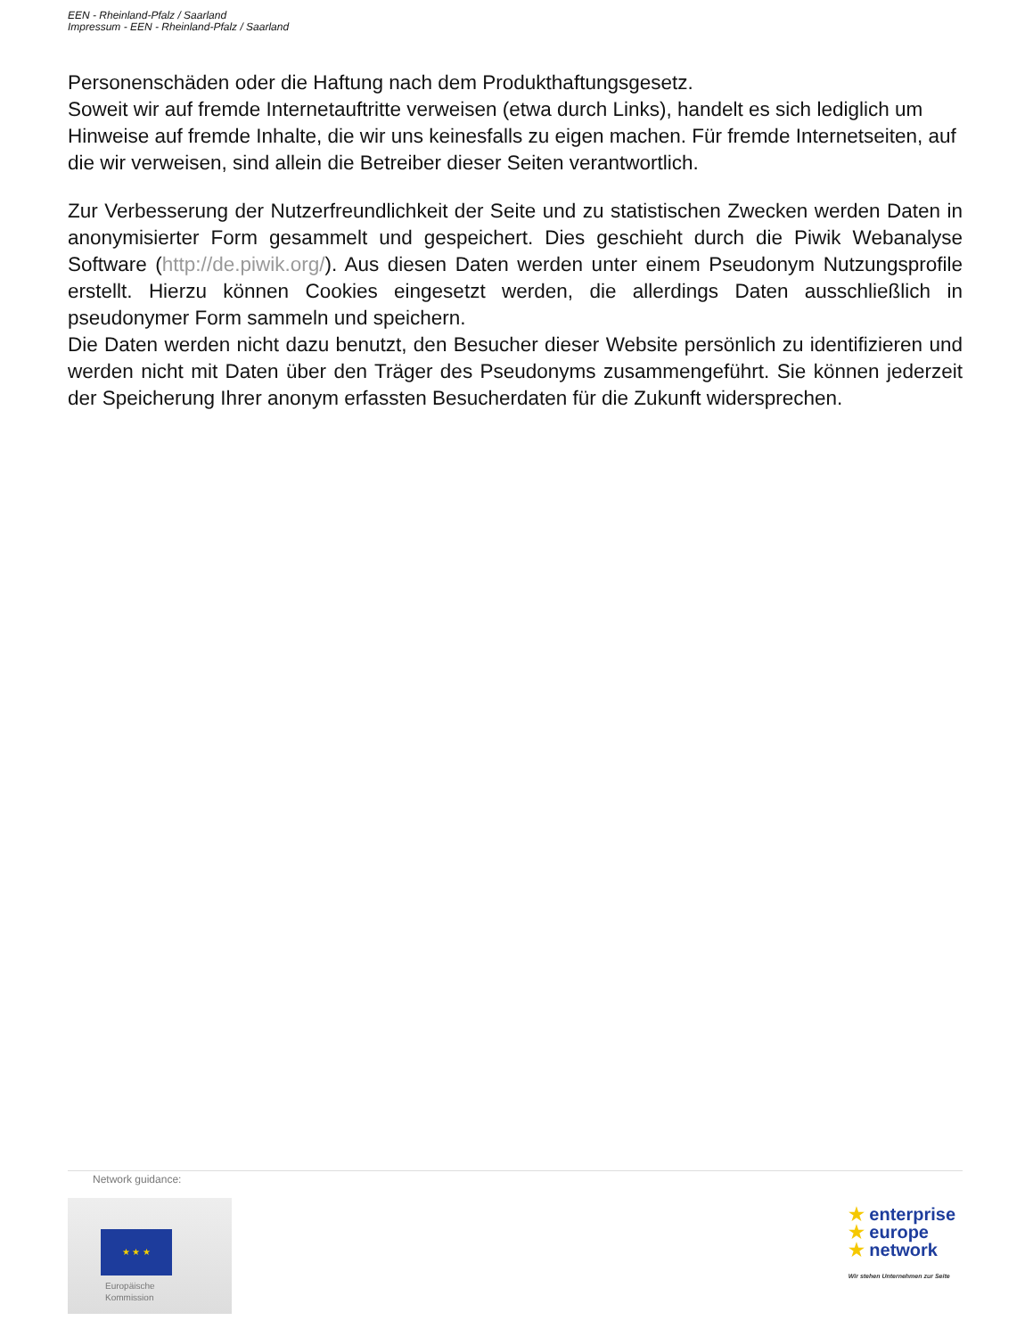EEN - Rheinland-Pfalz / Saarland
Impressum - EEN - Rheinland-Pfalz / Saarland
Personenschäden oder die Haftung nach dem Produkthaftungsgesetz.
Soweit wir auf fremde Internetauftritte verweisen (etwa durch Links), handelt es sich lediglich um Hinweise auf fremde Inhalte, die wir uns keinesfalls zu eigen machen. Für fremde Internetseiten, auf die wir verweisen, sind allein die Betreiber dieser Seiten verantwortlich.
Zur Verbesserung der Nutzerfreundlichkeit der Seite und zu statistischen Zwecken werden Daten in anonymisierter Form gesammelt und gespeichert. Dies geschieht durch die Piwik Webanalyse Software (http://de.piwik.org/). Aus diesen Daten werden unter einem Pseudonym Nutzungsprofile erstellt. Hierzu können Cookies eingesetzt werden, die allerdings Daten ausschließlich in pseudonymer Form sammeln und speichern.
Die Daten werden nicht dazu benutzt, den Besucher dieser Website persönlich zu identifizieren und werden nicht mit Daten über den Träger des Pseudonyms zusammengeführt. Sie können jederzeit der Speicherung Ihrer anonym erfassten Besucherdaten für die Zukunft widersprechen.
Network guidance:
★ ★ ★
Europäische
Kommission
★ enterprise
★ europe
★ network
Wir stehen Unternehmen zur Seite